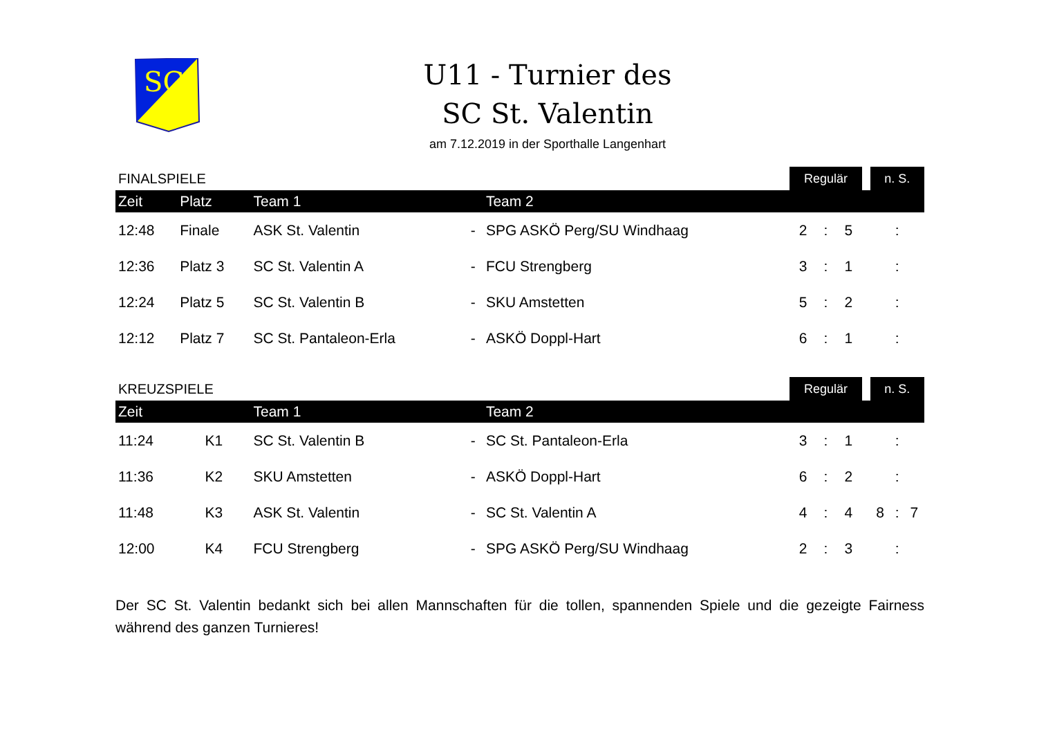SC
U11 - Turnier des
SC St. Valentin
am 7.12.2019 in der Sporthalle Langenhart
| FINALSPIELE | | | | | Regulär | | | | n. S. | | |
| Zeit | Platz | Team 1 | | Team 2 | | | | | | | |
| 12:48 | Finale | ASK St. Valentin | - | SPG ASKÖ Perg/SU Windhaag | 2 | : | 5 | | | : | |
| 12:36 | Platz 3 | SC St. Valentin A | - | FCU Strengberg | 3 | : | 1 | | | : | |
| 12:24 | Platz 5 | SC St. Valentin B | - | SKU Amstetten | 5 | : | 2 | | | : | |
| 12:12 | Platz 7 | SC St. Pantaleon-Erla | - | ASKÖ Doppl-Hart | 6 | : | 1 | | | : | |
| KREUZSPIELE | | | | | Regulär | | | | n. S. | | |
| Zeit | | Team 1 | | Team 2 | | | | | | | |
| 11:24 | K1 | SC St. Valentin B | - | SC St. Pantaleon-Erla | 3 | : | 1 | | | : | |
| 11:36 | K2 | SKU Amstetten | - | ASKÖ Doppl-Hart | 6 | : | 2 | | | : | |
| 11:48 | K3 | ASK St. Valentin | - | SC St. Valentin A | 4 | : | 4 | | 8 | : | 7 |
| 12:00 | K4 | FCU Strengberg | - | SPG ASKÖ Perg/SU Windhaag | 2 | : | 3 | | | : | |
Der SC St. Valentin bedankt sich bei allen Mannschaften für die tollen, spannenden Spiele und die gezeigte Fairness während des ganzen Turnieres!